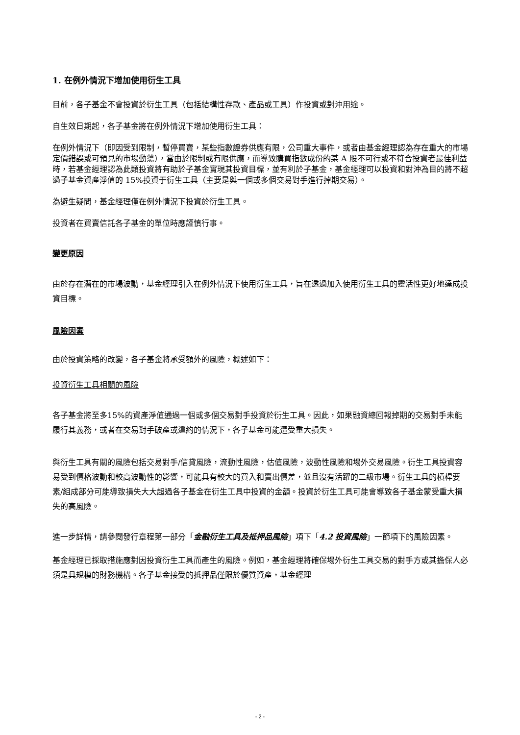1. 在例外情況下增加使用衍生工具
目前，各子基金不會投資於衍生工具（包括結構性存款、產品或工具）作投資或對沖用途。
自生效日期起，各子基金將在例外情況下增加使用衍生工具：
在例外情況下（即因受到限制，暫停買賣，某些指數證券供應有限，公司重大事件，或者由基金經理認為存在重大的市場定價錯誤或可預見的市場動蕩），當由於限制或有限供應，而導致購買指數成份的某 A 股不可行或不符合投資者最佳利益時，若基金經理認為此類投資將有助於子基金實現其投資目標，並有利於子基金，基金經理可以投資和對沖為目的將不超過子基金資產淨值的 15%投資于衍生工具（主要是與一個或多個交易對手進行掉期交易）。
為避生疑問，基金經理僅在例外情況下投資於衍生工具。
投資者在買賣信託各子基金的單位時應謹慎行事。
變更原因
由於存在潛在的市場波動，基金經理引入在例外情況下使用衍生工具，旨在透過加入使用衍生工具的靈活性更好地達成投資目標。
風險因素
由於投資策略的改變，各子基金將承受額外的風險，概述如下：
投資衍生工具相關的風險
各子基金將至多15%的資產淨值通過一個或多個交易對手投資於衍生工具。因此，如果融資總回報掉期的交易對手未能履行其義務，或者在交易對手破產或違約的情況下，各子基金可能遭受重大損失。
與衍生工具有關的風險包括交易對手/信貸風險，流動性風險，估值風險，波動性風險和場外交易風險。衍生工具投資容易受到價格波動和較高波動性的影響，可能具有較大的買入和賣出價差，並且沒有活躍的二級市場。衍生工具的槓桿要素/組成部分可能導致損失大大超過各子基金在衍生工具中投資的金額。投資於衍生工具可能會導致各子基金蒙受重大損失的高風險。
進一步詳情，請參閱發行章程第一部分「金融衍生工具及抵押品風險」項下「4.2 投資風險」一節項下的風險因素。
基金經理已採取措施應對因投資衍生工具而產生的風險。例如，基金經理將確保場外衍生工具交易的對手方或其擔保人必須是具規模的財務機構。各子基金接受的抵押品僅限於優質資產，基金經理
- 2 -